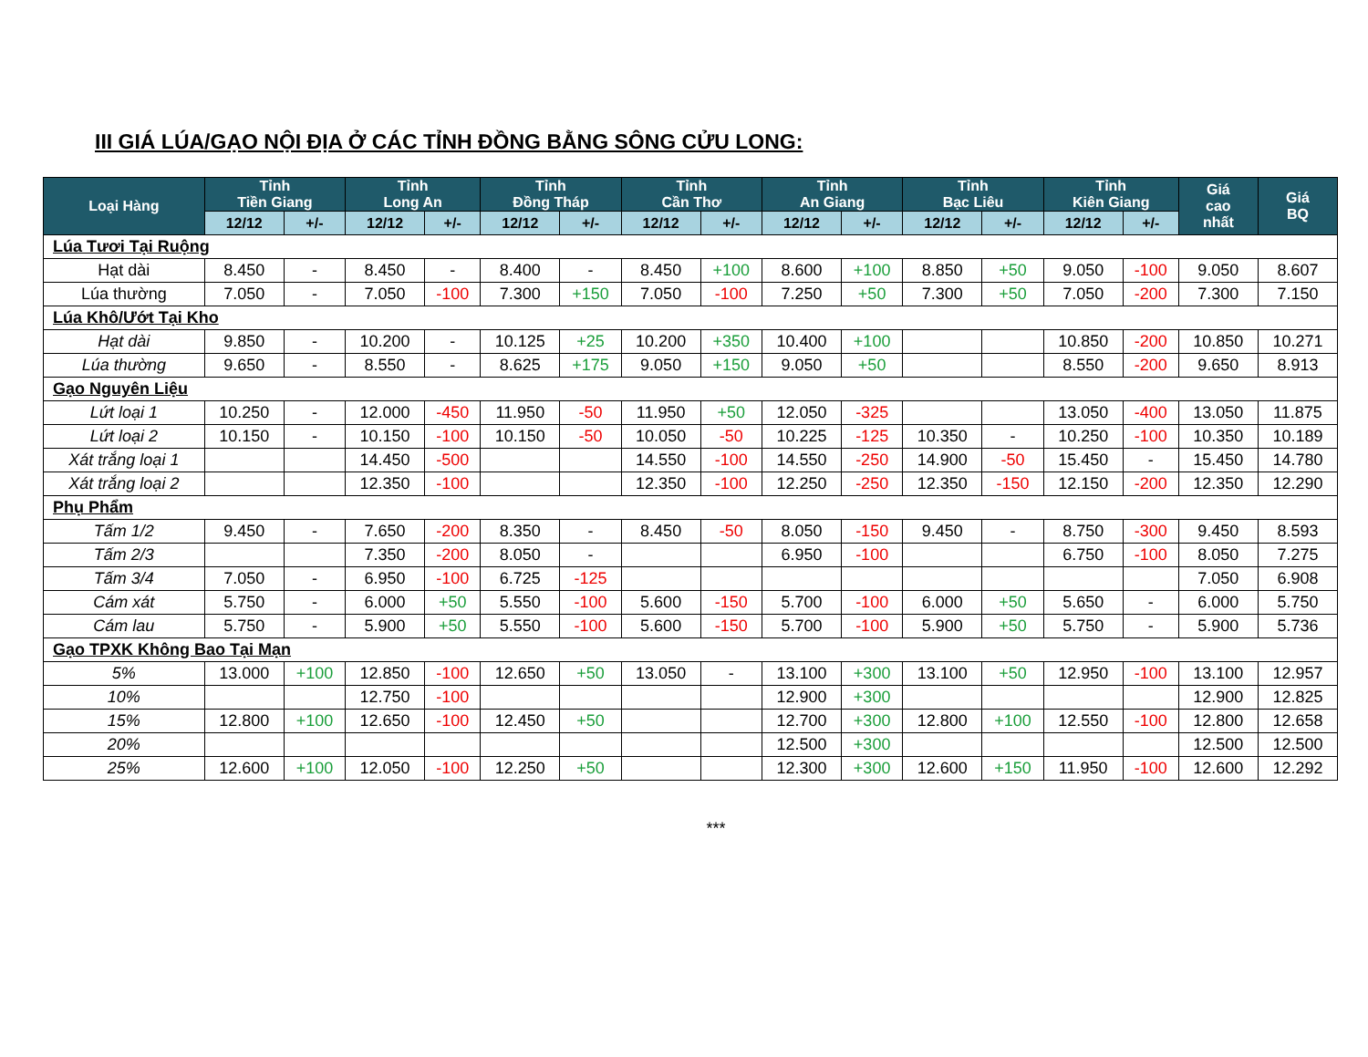III GIÁ LÚA/GẠO NỘI ĐỊA Ở CÁC TỈNH ĐỒNG BẰNG SÔNG CỬU LONG:
| Loại Hàng | Tỉnh Tiền Giang | | Tỉnh Long An | | Tỉnh Đồng Tháp | | Tỉnh Cần Thơ | | Tỉnh An Giang | | Tỉnh Bạc Liêu | | Tỉnh Kiên Giang | | Giá cao nhất | Giá BQ |
| --- | --- | --- | --- | --- | --- | --- | --- | --- | --- | --- | --- | --- | --- | --- | --- | --- |
| | 12/12 | +/- | 12/12 | +/- | 12/12 | +/- | 12/12 | +/- | 12/12 | +/- | 12/12 | +/- | 12/12 | +/- | | |
| Lúa Tươi Tại Ruộng | | | | | | | | | | | | | | | | |
| Hạt dài | 8.450 | - | 8.450 | - | 8.400 | - | 8.450 | +100 | 8.600 | +100 | 8.850 | +50 | 9.050 | -100 | 9.050 | 8.607 |
| Lúa thường | 7.050 | - | 7.050 | -100 | 7.300 | +150 | 7.050 | -100 | 7.250 | +50 | 7.300 | +50 | 7.050 | -200 | 7.300 | 7.150 |
| Lúa Khô/Ướt Tại Kho | | | | | | | | | | | | | | | | |
| Hạt dài | 9.850 | - | 10.200 | - | 10.125 | +25 | 10.200 | +350 | 10.400 | +100 | | | 10.850 | -200 | 10.850 | 10.271 |
| Lúa thường | 9.650 | - | 8.550 | - | 8.625 | +175 | 9.050 | +150 | 9.050 | +50 | | | 8.550 | -200 | 9.650 | 8.913 |
| Gạo Nguyên Liệu | | | | | | | | | | | | | | | | |
| Lứt loại 1 | 10.250 | - | 12.000 | -450 | 11.950 | -50 | 11.950 | +50 | 12.050 | -325 | | | 13.050 | -400 | 13.050 | 11.875 |
| Lứt loại 2 | 10.150 | - | 10.150 | -100 | 10.150 | -50 | 10.050 | -50 | 10.225 | -125 | 10.350 | - | 10.250 | -100 | 10.350 | 10.189 |
| Xát trắng loại 1 | | | 14.450 | -500 | | | 14.550 | -100 | 14.550 | -250 | 14.900 | -50 | 15.450 | - | 15.450 | 14.780 |
| Xát trắng loại 2 | | | 12.350 | -100 | | | 12.350 | -100 | 12.250 | -250 | 12.350 | -150 | 12.150 | -200 | 12.350 | 12.290 |
| Phụ Phẩm | | | | | | | | | | | | | | | | |
| Tấm 1/2 | 9.450 | - | 7.650 | -200 | 8.350 | - | 8.450 | -50 | 8.050 | -150 | 9.450 | - | 8.750 | -300 | 9.450 | 8.593 |
| Tấm 2/3 | | | 7.350 | -200 | 8.050 | - | | | 6.950 | -100 | | | 6.750 | -100 | 8.050 | 7.275 |
| Tấm 3/4 | 7.050 | - | 6.950 | -100 | 6.725 | -125 | | | | | | | | | 7.050 | 6.908 |
| Cám xát | 5.750 | - | 6.000 | +50 | 5.550 | -100 | 5.600 | -150 | 5.700 | -100 | 6.000 | +50 | 5.650 | - | 6.000 | 5.750 |
| Cám lau | 5.750 | - | 5.900 | +50 | 5.550 | -100 | 5.600 | -150 | 5.700 | -100 | 5.900 | +50 | 5.750 | - | 5.900 | 5.736 |
| Gạo TPXK Không Bao Tại Mạn | | | | | | | | | | | | | | | | |
| 5% | 13.000 | +100 | 12.850 | -100 | 12.650 | +50 | 13.050 | - | 13.100 | +300 | 13.100 | +50 | 12.950 | -100 | 13.100 | 12.957 |
| 10% | | | 12.750 | -100 | | | | | 12.900 | +300 | | | | | 12.900 | 12.825 |
| 15% | 12.800 | +100 | 12.650 | -100 | 12.450 | +50 | | | 12.700 | +300 | 12.800 | +100 | 12.550 | -100 | 12.800 | 12.658 |
| 20% | | | | | | | | | 12.500 | +300 | | | | | 12.500 | 12.500 |
| 25% | 12.600 | +100 | 12.050 | -100 | 12.250 | +50 | | | 12.300 | +300 | 12.600 | +150 | 11.950 | -100 | 12.600 | 12.292 |
***